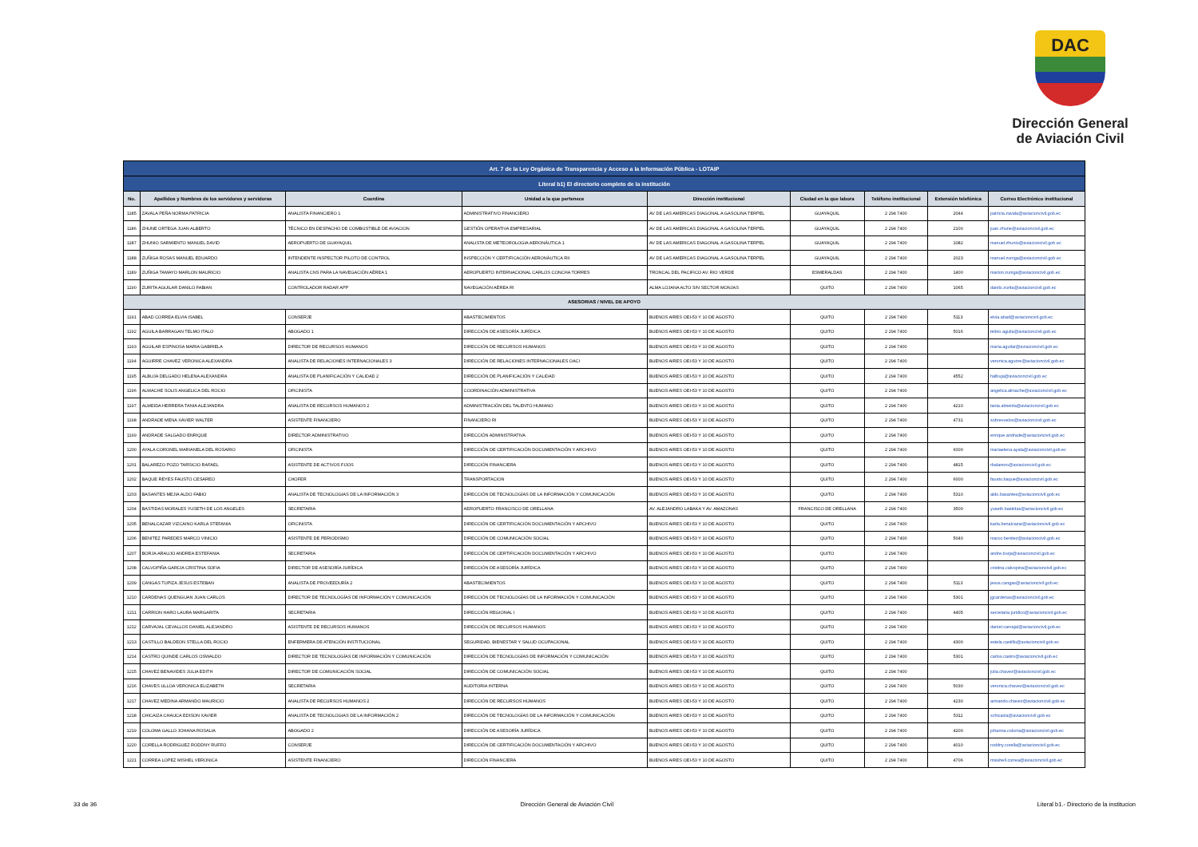DAC
Dirección General
de Aviación Civil
| Art. 7 de la Ley Orgánica de Transparencia y Acceso a la Información Pública - LOTAIP | | | | | | | | |
| --- | --- | --- | --- | --- | --- | --- | --- | --- |
| Literal b1) El directorio completo de la institución | | | | | | | | |
| No. | Apellidos y Nombres de los servidores y servidoras | Coordina | Unidad a la que pertenece | Dirección institucional | Ciudad en la que labora | Teléfono institucional | Extensión telefónica | Correo Electrónico institucional |
| 1185 | ZAVALA PEÑA NORMA PATRICIA | ANALISTA FINANCIERO 1 | ADMINISTRATIVO FINANCIERO | AV DE LAS AMERICAS DIAGONAL A GASOLINA TERPEL | GUAYAQUIL | 2 294 7400 | 2044 | patricia.zavala@aviacioncivil.gob.ec |
| 1186 | ZHUNE ORTEGA JUAN ALBERTO | TÉCNICO EN DESPACHO DE COMBUSTIBLE DE AVIACION | GESTIÓN OPERATIVA EMPRESARIAL | AV DE LAS AMERICAS DIAGONAL A GASOLINA TERPEL | GUAYAQUIL | 2 294 7400 | 2100 | juan.zhune@aviacioncivil.gob.ec |
| 1187 | ZHUNIO SARMIENTO MANUEL DAVID | AEROPUERTO DE GUAYAQUIL | ANALISTA DE METEOROLOGIA AERONÁUTICA 1 | AV DE LAS AMERICAS DIAGONAL A GASOLINA TERPEL | GUAYAQUIL | 2 294 7400 | 1082 | manuel.zhunio@aviacioncivil.gob.ec |
| 1188 | ZUÑIGA ROSAS MANUEL EDUARDO | INTENDENTE INSPECTOR PILOTO DE CONTROL | INSPECCIÓN Y CERTIFICACIÓN AERONÁUTICA RII | AV DE LAS AMERICAS DIAGONAL A GASOLINA TERPEL | GUAYAQUIL | 2 294 7400 | 2023 | manuel.zuniga@aviacioncivil.gob.ec |
| 1189 | ZUÑIGA TAMAYO MARLON MAURICIO | ANALISTA CNS PARA LA NAVEGACIÓN AÉREA 1 | AEROPUERTO INTERNACIONAL CARLOS CONCHA TORRES | TRONCAL DEL PACIFICO AV. RIO VERDE | ESMERALDAS | 2 294 7400 | 1400 | marlon.zuniga@aviacioncivil.gob.ec |
| 1190 | ZURITA AGUILAR DANILO FABIAN | CONTROLADOR RADAR APP | NAVEGACIÓN AÉREA RI | ALMA LOJANA ALTO S/N SECTOR MONJAS | QUITO | 2 294 7400 | 1065 | danilo.zurita@aviacioncivil.gob.ec |
| ASESORIAS / NIVEL DE APOYO | | | | | | | | |
| 1191 | ABAD CORREA ELVIA ISABEL | CONSERJE | ABASTECIMIENTOS | BUENOS AIRES OEI-53 Y 10 DE AGOSTO | QUITO | 2 294 7400 | 5113 | elvia.abad@aviacioncivil.gob.ec |
| 1192 | AGUILA BARRAGAN TELMO ITALO | ABOGADO 1 | DIRECCIÓN DE ASESORÍA JURÍDICA | BUENOS AIRES OEI-53 Y 10 DE AGOSTO | QUITO | 2 294 7400 | 5016 | telmo.aguila@aviacioncivil.gob.ec |
| 1193 | AGUILAR ESPINOSA MARIA GABRIELA | DIRECTOR DE RECURSOS HUMANOS | DIRECCIÓN DE RECURSOS HUMANOS | BUENOS AIRES OEI-53 Y 10 DE AGOSTO | QUITO | 2 294 7400 | | maria.aguilar@aviacioncivil.gob.ec |
| 1194 | AGUIRRE CHAVEZ VERONICA ALEXANDRA | ANALISTA DE RELACIONES INTERNACIONALES 3 | DIRECCIÓN DE RELACIONES INTERNACIONALES OACI | BUENOS AIRES OEI-53 Y 10 DE AGOSTO | QUITO | 2 294 7400 | | veronica.aguirre@aviacioncivil.gob.ec |
| 1195 | ALBUJA DELGADO HELENA ALEXANDRA | ANALISTA DE PLANIFICACIÓN Y CALIDAD 2 | DIRECCIÓN DE PLANIFICACIÓN Y CALIDAD | BUENOS AIRES OEI-53 Y 10 DE AGOSTO | QUITO | 2 294 7400 | 4552 | halbuja@aviacioncivil.gob.ec |
| 1196 | ALMACHE SOLIS ANGELICA DEL ROCIO | OFICINISTA | COORDINACIÓN ADMINISTRATIVA | BUENOS AIRES OEI-53 Y 10 DE AGOSTO | QUITO | 2 294 7400 | | angelica.almache@aviacioncivil.gob.ec |
| 1197 | ALMEIDA HERRERA TANIA ALEJANDRA | ANALISTA DE RECURSOS HUMANOS 2 | ADMINISTRACIÓN DEL TALENTO HUMANO | BUENOS AIRES OEI-53 Y 10 DE AGOSTO | QUITO | 2 294 7400 | 4210 | tania.almeida@aviacioncivil.gob.ec |
| 1198 | ANDRADE MENA XAVIER WALTER | ASISTENTE FINANCIERO | FINANCIERO RI | BUENOS AIRES OEI-53 Y 10 DE AGOSTO | QUITO | 2 294 7400 | 4731 | sobrevuelos@aviacioncivil.gob.ec |
| 1199 | ANDRADE SALGADO ENRIQUE | DIRECTOR ADMINISTRATIVO | DIRECCIÓN ADMINISTRATIVA | BUENOS AIRES OEI-53 Y 10 DE AGOSTO | QUITO | 2 294 7400 | | enrique.andrade@aviacioncivil.gob.ec |
| 1200 | AYALA CORONEL MARIANELA DEL ROSARIO | OFICINISTA | DIRECCIÓN DE CERTIFICACIÓN DOCUMENTACIÓN Y ARCHIVO | BUENOS AIRES OEI-53 Y 10 DE AGOSTO | QUITO | 2 294 7400 | 6000 | mariaelena.ayala@aviacioncivil.gob.ec |
| 1201 | BALAREZO POZO TARSICIO RAFAEL | ASISTENTE DE ACTIVOS FIJOS | DIRECCIÓN FINANCIERA | BUENOS AIRES OEI-53 Y 10 DE AGOSTO | QUITO | 2 294 7400 | 4815 | rbalarezo@aviacioncivil.gob.ec |
| 1202 | BAQUE REYES FAUSTO CESAREO | CHOFER | TRANSPORTACION | BUENOS AIRES OEI-53 Y 10 DE AGOSTO | QUITO | 2 294 7400 | 6000 | fausto.baque@aviacioncivil.gob.ec |
| 1203 | BASANTES MEJIA ALDO FABIO | ANALISTA DE TECNOLOGIAS DE LA INFORMACIÓN 3 | DIRECCIÓN DE TECNOLOGÍAS DE LA INFORMACIÓN Y COMUNICACIÓN | BUENOS AIRES OEI-53 Y 10 DE AGOSTO | QUITO | 2 294 7400 | 5310 | aldo.basantes@aviacioncivil.gob.ec |
| 1204 | BASTIDAS MORALES YUSETH DE LOS ANGELES | SECRETARIA | AEROPUERTO FRANCISCO DE ORELLANA | AV. ALEJANDRO LABAKA Y AV. AMAZONAS | FRANCISCO DE ORELLANA | 2 294 7400 | 3500 | yuseth.bastidas@aviacioncivil.gob.ec |
| 1205 | BENALCAZAR VIZCAINO KARLA STEFANIA | OFICINISTA | DIRECCIÓN DE CERTIFICACIÓN DOCUMENTACIÓN Y ARCHIVO | BUENOS AIRES OEI-53 Y 10 DE AGOSTO | QUITO | 2 294 7400 | | karla.benalcazar@aviacioncivil.gob.ec |
| 1206 | BENITEZ PAREDES MARCO VINICIO | ASISTENTE DE PERIODISMO | DIRECCIÓN DE COMUNICACIÓN SOCIAL | BUENOS AIRES OEI-53 Y 10 DE AGOSTO | QUITO | 2 294 7400 | 5040 | marco.benitez@aviacioncivil.gob.ec |
| 1207 | BORJA ARAUJO ANDREA ESTEFANIA | SECRETARIA | DIRECCIÓN DE CERTIFICACIÓN DOCUMENTACIÓN Y ARCHIVO | BUENOS AIRES OEI-53 Y 10 DE AGOSTO | QUITO | 2 294 7400 | | andre.borja@aviacioncivil.gob.ec |
| 1208 | CALVOPIÑA GARCIA CRISTINA SOFIA | DIRECTOR DE ASESORÍA JURÍDICA | DIRECCIÓN DE ASESORÍA JURÍDICA | BUENOS AIRES OEI-53 Y 10 DE AGOSTO | QUITO | 2 294 7400 | | cristina.calvopina@aviacioncivil.gob.ec |
| 1209 | CANGAS TUPIZA JESUS ESTEBAN | ANALISTA DE PROVEEDURÍA 2 | ABASTECIMIENTOS | BUENOS AIRES OEI-53 Y 10 DE AGOSTO | QUITO | 2 294 7400 | 5113 | jesus.cangas@aviacioncivil.gob.ec |
| 1210 | CARDENAS QUENGUAN JUAN CARLOS | DIRECTOR DE TECNOLOGÍAS DE INFORMACIÓN Y COMUNICACIÓN | DIRECCIÓN DE TECNOLOGÍAS DE LA INFORMACIÓN Y COMUNICACIÓN | BUENOS AIRES OEI-53 Y 10 DE AGOSTO | QUITO | 2 294 7400 | 5301 | jgcardenas@aviacioncivil.gob.ec |
| 1211 | CARRION HARO LAURA MARGARITA | SECRETARIA | DIRECCIÓN REGIONAL I | BUENOS AIRES OEI-53 Y 10 DE AGOSTO | QUITO | 2 294 7400 | 4405 | secretaria.juridico@aviacioncivil.gob.ec |
| 1212 | CARVAJAL CEVALLOS DANIEL ALEJANDRO | ASISTENTE DE RECURSOS HUMANOS | DIRECCIÓN DE RECURSOS HUMANOS | BUENOS AIRES OEI-53 Y 10 DE AGOSTO | QUITO | 2 294 7400 | | daniel.carvajal@aviacioncivil.gob.ec |
| 1213 | CASTILLO BALDEON STELLA DEL ROCIO | ENFERMERA DE ATENCIÓN INSTITUCIONAL | SEGURIDAD, BIENESTAR Y SALUD OCUPACIONAL | BUENOS AIRES OEI-53 Y 10 DE AGOSTO | QUITO | 2 294 7400 | 4300 | estela.castillo@aviacioncivil.gob.ec |
| 1214 | CASTRO QUINDE CARLOS OSWALDO | DIRECTOR DE TECNOLOGÍAS DE INFORMACIÓN Y COMUNICACIÓN | DIRECCIÓN DE TECNOLOGÍAS DE INFORMACIÓN Y COMUNICACIÓN | BUENOS AIRES OEI-53 Y 10 DE AGOSTO | QUITO | 2 294 7400 | 5301 | carlos.castro@aviacioncivil.gob.ec |
| 1215 | CHAVEZ BENAVIDES JULIA EDITH | DIRECTOR DE COMUNICACIÓN SOCIAL | DIRECCIÓN DE COMUNICACIÓN SOCIAL | BUENOS AIRES OEI-53 Y 10 DE AGOSTO | QUITO | 2 294 7400 | | julia.chavez@aviacioncivil.gob.ec |
| 1216 | CHAVES ULLOA VERONICA ELIZABETH | SECRETARIA | AUDITORIA INTERNA | BUENOS AIRES OEI-53 Y 10 DE AGOSTO | QUITO | 2 294 7400 | 5030 | veronica.chavez@aviacioncivil.gob.ec |
| 1217 | CHAVEZ MEDINA ARMANDO MAURICIO | ANALISTA DE RECURSOS HUMANOS 2 | DIRECCIÓN DE RECURSOS HUMANOS | BUENOS AIRES OEI-53 Y 10 DE AGOSTO | QUITO | 2 294 7400 | 4230 | armando.chavez@aviacioncivil.gob.ec |
| 1218 | CHICAIZA CHAUCA EDISON XAVIER | ANALISTA DE TECNOLOGIAS DE LA INFORMACIÓN 2 | DIRECCIÓN DE TECNOLOGÍAS DE LA INFORMACIÓN Y COMUNICACIÓN | BUENOS AIRES OEI-53 Y 10 DE AGOSTO | QUITO | 2 294 7400 | 5311 | xchicaiza@aviacioncivil.gob.ec |
| 1219 | COLOMA GALLO JOHANA ROSALIA | ABOGADO 2 | DIRECCIÓN DE ASESORÍA JURÍDICA | BUENOS AIRES OEI-53 Y 10 DE AGOSTO | QUITO | 2 294 7400 | 4200 | johanna.coloma@aviacioncivil.gob.ec |
| 1220 | CORELLA RODRIGUEZ RODDNY RUFFO | CONSERJE | DIRECCIÓN DE CERTIFICACIÓN DOCUMENTACIÓN Y ARCHIVO | BUENOS AIRES OEI-53 Y 10 DE AGOSTO | QUITO | 2 294 7400 | 4010 | roddny.corella@aviacioncivil.gob.ec |
| 1221 | CORREA LOPEZ MISHEL VERONICA | ASISTENTE FINANCIERO | DIRECCIÓN FINANCIERA | BUENOS AIRES OEI-53 Y 10 DE AGOSTO | QUITO | 2 294 7400 | 4706 | misshell.correa@aviacioncivil.gob.ec |
33 de 36 Dirección General de Aviación Civil Literal b1.- Directorio de la institucion